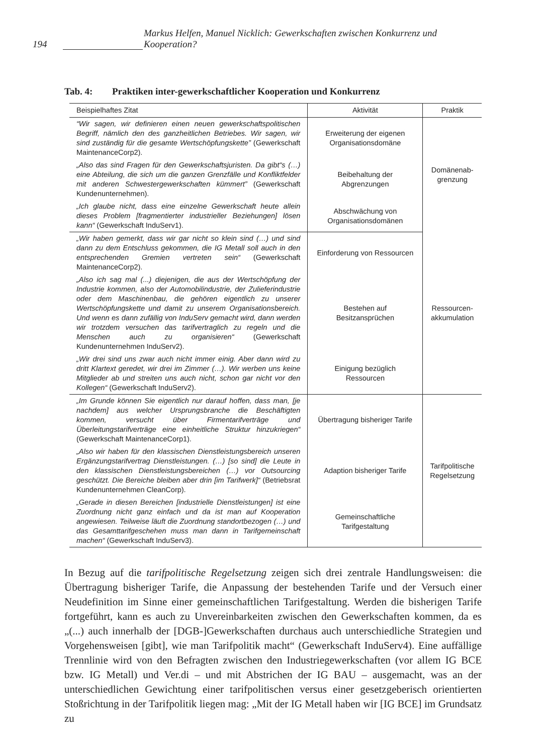194 Markus Helfen, Manuel Nicklich: Gewerkschaften zwischen Konkurrenz und Kooperation?
Tab. 4: Praktiken inter-gewerkschaftlicher Kooperation und Konkurrenz
| Beispielhaftes Zitat | Aktivität | Praktik |
| --- | --- | --- |
| “Wir sagen, wir definieren einen neuen gewerkschaftspolitischen Begriff, nämlich den des ganzheitlichen Betriebes. Wir sagen, wir sind zuständig für die gesamte Wertschöpfungskette” (Gewerkschaft MaintenanceCorp2). | Erweiterung der eigenen Organisationsdomäne | Domänenab-grenzung |
| „Also das sind Fragen für den Gewerkschaftsjuristen. Da gibt“s (…) eine Abteilung, die sich um die ganzen Grenzfälle und Konfliktfelder mit anderen Schwestergewerkschaften kümmert” (Gewerkschaft Kundenunternehmen). | Beibehaltung der Abgrenzungen | |
| „Ich glaube nicht, dass eine einzelne Gewerkschaft heute allein dieses Problem [fragmentierter industrieller Beziehungen] lösen kann“ (Gewerkschaft InduServ1). | Abschwächung von Organisationsdomänen | |
| „Wir haben gemerkt, dass wir gar nicht so klein sind (…) und sind dann zu dem Entschluss gekommen, die IG Metall soll auch in den entsprechenden Gremien vertreten sein“ (Gewerkschaft MaintenanceCorp2). | Einforderung von Ressourcen | Ressourcen-akkumulation |
| „Also ich sag mal (...) diejenigen, die aus der Wertschöpfung der Industrie kommen, also der Automobilindustrie, der Zulieferindustrie oder dem Maschinenbau, die gehören eigentlich zu unserer Wertschöpfungskette und damit zu unserem Organisationsbereich. Und wenn es dann zufällig von InduServ gemacht wird, dann werden wir trotzdem versuchen das tarifvertraglich zu regeln und die Menschen auch zu organisieren“ (Gewerkschaft Kundenunternehmen InduServ2). | Bestehen auf Besitzansprüchen | |
| „Wir drei sind uns zwar auch nicht immer einig. Aber dann wird zu dritt Klartext geredet, wir drei im Zimmer (…). Wir werben uns keine Mitglieder ab und streiten uns auch nicht, schon gar nicht vor den Kollegen“ (Gewerkschaft InduServ2). | Einigung bezüglich Ressourcen | |
| „Im Grunde können Sie eigentlich nur darauf hoffen, dass man, [je nachdem] aus welcher Ursprungsbranche die Beschäftigten kommen, versucht über Firmentarifverträge und Überleitungstarifverträge eine einheitliche Struktur hinzukriegen“ (Gewerkschaft MaintenanceCorp1). | Übertragung bisheriger Tarife | Tarifpolitische Regelsetzung |
| „Also wir haben für den klassischen Dienstleistungsbereich unseren Ergänzungstarifvertrag Dienstleistungen. (…) [so sind] die Leute in den klassischen Dienstleistungsbereichen (…) vor Outsourcing geschützt. Die Bereiche bleiben aber drin [im Tarifwerk]“ (Betriebsrat Kundenunternehmen CleanCorp). | Adaption bisheriger Tarife | |
| „Gerade in diesen Bereichen [industrielle Dienstleistungen] ist eine Zuordnung nicht ganz einfach und da ist man auf Kooperation angewiesen. Teilweise läuft die Zuordnung standortbezogen (…) und das Gesamttarifgeschehen muss man dann in Tarifgemeinschaft machen“ (Gewerkschaft InduServ3). | Gemeinschaftliche Tarifgestaltung | |
In Bezug auf die tarifpolitische Regelsetzung zeigen sich drei zentrale Handlungsweisen: die Übertragung bisheriger Tarife, die Anpassung der bestehenden Tarife und der Versuch einer Neudefinition im Sinne einer gemeinschaftlichen Tarifgestaltung. Werden die bisherigen Tarife fortgeführt, kann es auch zu Unvereinbarkeiten zwischen den Gewerkschaften kommen, da es „(...) auch innerhalb der [DGB-]Gewerkschaften durchaus auch unterschiedliche Strategien und Vorgehensweisen [gibt], wie man Tarifpolitik macht“ (Gewerkschaft InduServ4). Eine auffällige Trennlinie wird von den Befragten zwischen den Industriegewerkschaften (vor allem IG BCE bzw. IG Metall) und Ver.di – und mit Abstrichen der IG BAU – ausgemacht, was an der unterschiedlichen Gewichtung einer tarifpolitischen versus einer gesetzgeberisch orientierten Stoßrichtung in der Tarifpolitik liegen mag: „Mit der IG Metall haben wir [IG BCE] im Grundsatz zu